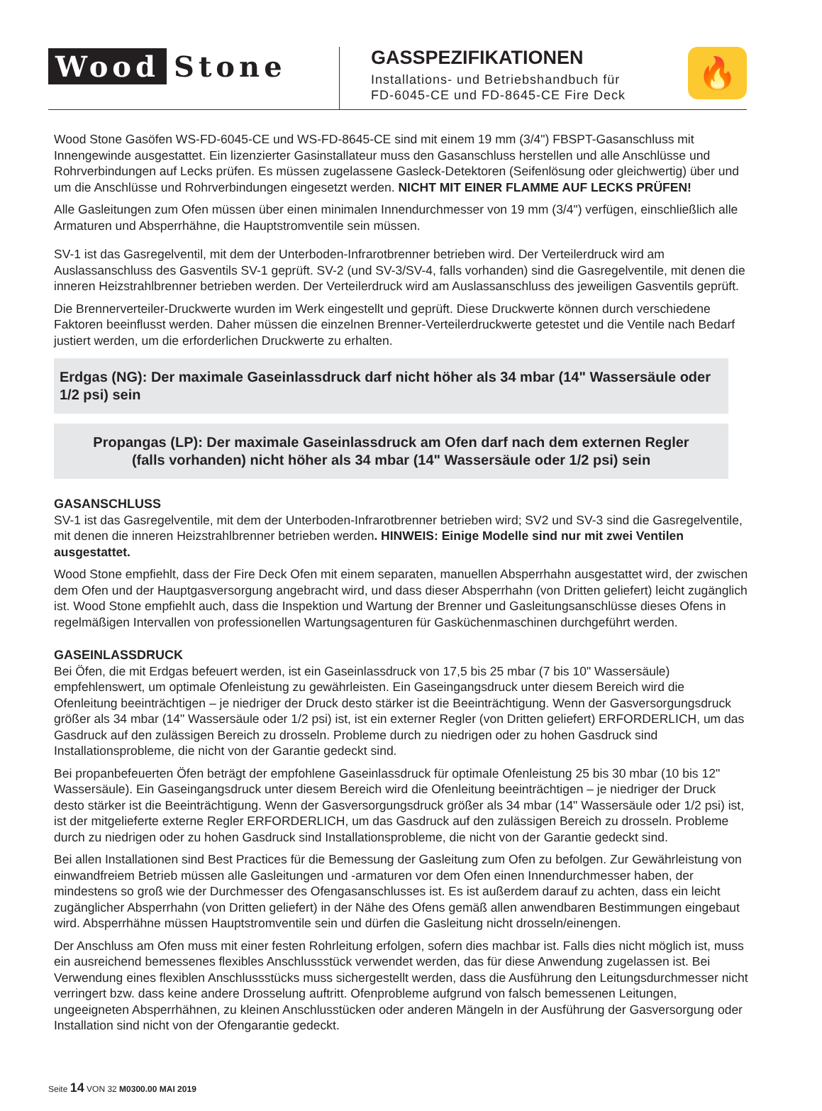Wood Stone
GASSPEZIFIKATIONEN
Installations- und Betriebshandbuch für
FD-6045-CE und FD-8645-CE Fire Deck
🔥
Wood Stone Gasöfen WS-FD-6045-CE und WS-FD-8645-CE sind mit einem 19 mm (3/4") FBSPT-Gasanschluss mit Innengewinde ausgestattet. Ein lizenzierter Gasinstallateur muss den Gasanschluss herstellen und alle Anschlüsse und Rohrverbindungen auf Lecks prüfen. Es müssen zugelassene Gasleck-Detektoren (Seifenlösung oder gleichwertig) über und um die Anschlüsse und Rohrverbindungen eingesetzt werden. NICHT MIT EINER FLAMME AUF LECKS PRÜFEN!
Alle Gasleitungen zum Ofen müssen über einen minimalen Innendurchmesser von 19 mm (3/4") verfügen, einschließlich alle Armaturen und Absperrhähne, die Hauptstromventile sein müssen.
SV-1 ist das Gasregelventil, mit dem der Unterboden-Infrarotbrenner betrieben wird. Der Verteilerdruck wird am Auslassanschluss des Gasventils SV-1 geprüft. SV-2 (und SV-3/SV-4, falls vorhanden) sind die Gasregelventile, mit denen die inneren Heizstrahlbrenner betrieben werden. Der Verteilerdruck wird am Auslassanschluss des jeweiligen Gasventils geprüft.
Die Brennerverteiler-Druckwerte wurden im Werk eingestellt und geprüft. Diese Druckwerte können durch verschiedene Faktoren beeinflusst werden. Daher müssen die einzelnen Brenner-Verteilerdruckwerte getestet und die Ventile nach Bedarf justiert werden, um die erforderlichen Druckwerte zu erhalten.
Erdgas (NG): Der maximale Gaseinlassdruck darf nicht höher als 34 mbar (14" Wassersäule oder 1/2 psi) sein
Propangas (LP): Der maximale Gaseinlassdruck am Ofen darf nach dem externen Regler
(falls vorhanden) nicht höher als 34 mbar (14" Wassersäule oder 1/2 psi) sein
GASANSCHLUSS
SV-1 ist das Gasregelventile, mit dem der Unterboden-Infrarotbrenner betrieben wird; SV2 und SV-3 sind die Gasregelventile, mit denen die inneren Heizstrahlbrenner betrieben werden. HINWEIS: Einige Modelle sind nur mit zwei Ventilen ausgestattet.
Wood Stone empfiehlt, dass der Fire Deck Ofen mit einem separaten, manuellen Absperrhahn ausgestattet wird, der zwischen dem Ofen und der Hauptgasversorgung angebracht wird, und dass dieser Absperrhahn (von Dritten geliefert) leicht zugänglich ist. Wood Stone empfiehlt auch, dass die Inspektion und Wartung der Brenner und Gasleitungsanschlüsse dieses Ofens in regelmäßigen Intervallen von professionellen Wartungsagenturen für Gasküchenmaschinen durchgeführt werden.
GASEINLASSDRUCK
Bei Öfen, die mit Erdgas befeuert werden, ist ein Gaseinlassdruck von 17,5 bis 25 mbar (7 bis 10" Wassersäule) empfehlenswert, um optimale Ofenleistung zu gewährleisten. Ein Gaseingangsdruck unter diesem Bereich wird die Ofenleitung beeinträchtigen – je niedriger der Druck desto stärker ist die Beeinträchtigung. Wenn der Gasversorgungsdruck größer als 34 mbar (14" Wassersäule oder 1/2 psi) ist, ist ein externer Regler (von Dritten geliefert) ERFORDERLICH, um das Gasdruck auf den zulässigen Bereich zu drosseln. Probleme durch zu niedrigen oder zu hohen Gasdruck sind Installationsprobleme, die nicht von der Garantie gedeckt sind.
Bei propanbefeuerten Öfen beträgt der empfohlene Gaseinlassdruck für optimale Ofenleistung 25 bis 30 mbar (10 bis 12" Wassersäule). Ein Gaseingangsdruck unter diesem Bereich wird die Ofenleitung beeinträchtigen – je niedriger der Druck desto stärker ist die Beeinträchtigung. Wenn der Gasversorgungsdruck größer als 34 mbar (14" Wassersäule oder 1/2 psi) ist, ist der mitgelieferte externe Regler ERFORDERLICH, um das Gasdruck auf den zulässigen Bereich zu drosseln. Probleme durch zu niedrigen oder zu hohen Gasdruck sind Installationsprobleme, die nicht von der Garantie gedeckt sind.
Bei allen Installationen sind Best Practices für die Bemessung der Gasleitung zum Ofen zu befolgen. Zur Gewährleistung von einwandfreiem Betrieb müssen alle Gasleitungen und -armaturen vor dem Ofen einen Innendurchmesser haben, der mindestens so groß wie der Durchmesser des Ofengasanschlusses ist. Es ist außerdem darauf zu achten, dass ein leicht zugänglicher Absperrhahn (von Dritten geliefert) in der Nähe des Ofens gemäß allen anwendbaren Bestimmungen eingebaut wird. Absperrhähne müssen Hauptstromventile sein und dürfen die Gasleitung nicht drosseln/einengen.
Der Anschluss am Ofen muss mit einer festen Rohrleitung erfolgen, sofern dies machbar ist. Falls dies nicht möglich ist, muss ein ausreichend bemessenes flexibles Anschlussstück verwendet werden, das für diese Anwendung zugelassen ist. Bei Verwendung eines flexiblen Anschlussstücks muss sichergestellt werden, dass die Ausführung den Leitungsdurchmesser nicht verringert bzw. dass keine andere Drosselung auftritt. Ofenprobleme aufgrund von falsch bemessenen Leitungen, ungeeigneten Absperrhähnen, zu kleinen Anschlusstücken oder anderen Mängeln in der Ausführung der Gasversorgung oder Installation sind nicht von der Ofengarantie gedeckt.
Seite 14 VON 32 M0300.00 MAI 2019